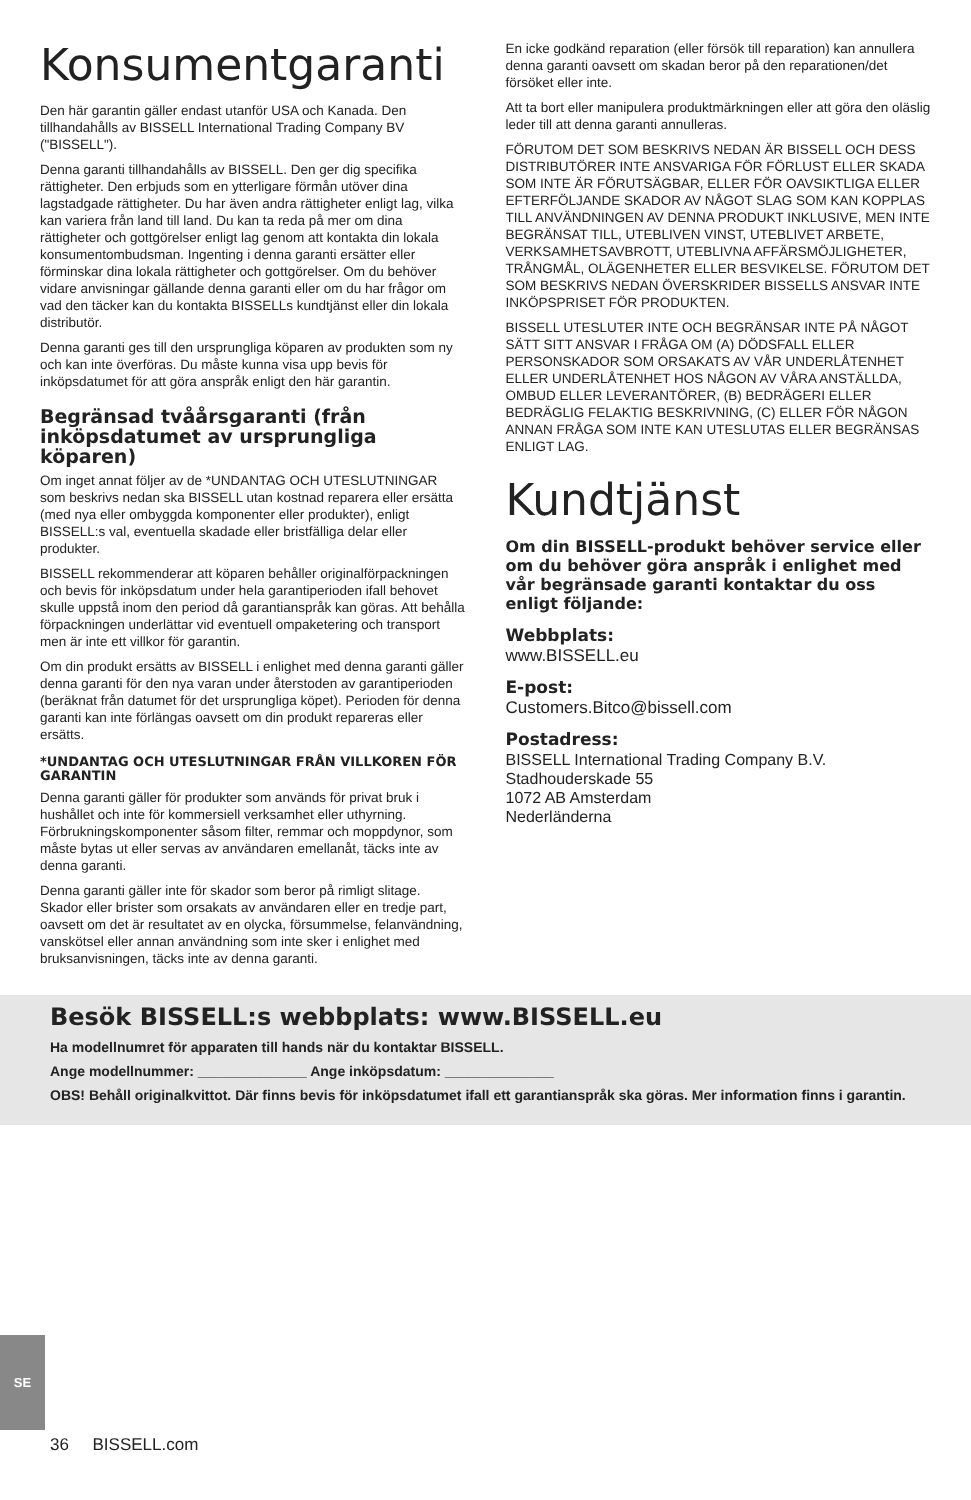Konsumentgaranti
Den här garantin gäller endast utanför USA och Kanada. Den tillhandahålls av BISSELL International Trading Company BV ("BISSELL").
Denna garanti tillhandahålls av BISSELL. Den ger dig specifika rättigheter. Den erbjuds som en ytterligare förmån utöver dina lagstadgade rättigheter. Du har även andra rättigheter enligt lag, vilka kan variera från land till land. Du kan ta reda på mer om dina rättigheter och gottgörelser enligt lag genom att kontakta din lokala konsumentombudsman. Ingenting i denna garanti ersätter eller förminskar dina lokala rättigheter och gottgörelser. Om du behöver vidare anvisningar gällande denna garanti eller om du har frågor om vad den täcker kan du kontakta BISSELLs kundtjänst eller din lokala distributör.
Denna garanti ges till den ursprungliga köparen av produkten som ny och kan inte överföras. Du måste kunna visa upp bevis för inköpsdatumet för att göra anspråk enligt den här garantin.
Begränsad tvåårsgaranti (från inköpsdatumet av ursprungliga köparen)
Om inget annat följer av de *UNDANTAG OCH UTESLUTNINGAR som beskrivs nedan ska BISSELL utan kostnad reparera eller ersätta (med nya eller ombyggda komponenter eller produkter), enligt BISSELL:s val, eventuella skadade eller bristfälliga delar eller produkter.
BISSELL rekommenderar att köparen behåller originalförpackningen och bevis för inköpsdatum under hela garantiperioden ifall behovet skulle uppstå inom den period då garantianspråk kan göras. Att behålla förpackningen underlättar vid eventuell ompaketering och transport men är inte ett villkor för garantin.
Om din produkt ersätts av BISSELL i enlighet med denna garanti gäller denna garanti för den nya varan under återstoden av garantiperioden (beräknat från datumet för det ursprungliga köpet). Perioden för denna garanti kan inte förlängas oavsett om din produkt repareras eller ersätts.
*UNDANTAG OCH UTESLUTNINGAR FRÅN VILLKOREN FÖR GARANTIN
Denna garanti gäller för produkter som används för privat bruk i hushållet och inte för kommersiell verksamhet eller uthyrning. Förbrukningskomponenter såsom filter, remmar och moppdynor, som måste bytas ut eller servas av användaren emellanåt, täcks inte av denna garanti.
Denna garanti gäller inte för skador som beror på rimligt slitage. Skador eller brister som orsakats av användaren eller en tredje part, oavsett om det är resultatet av en olycka, försummelse, felanvändning, vanskötsel eller annan användning som inte sker i enlighet med bruksanvisningen, täcks inte av denna garanti.
En icke godkänd reparation (eller försök till reparation) kan annullera denna garanti oavsett om skadan beror på den reparationen/det försöket eller inte.
Att ta bort eller manipulera produktmärkningen eller att göra den oläslig leder till att denna garanti annulleras.
FÖRUTOM DET SOM BESKRIVS NEDAN ÄR BISSELL OCH DESS DISTRIBUTÖRER INTE ANSVARIGA FÖR FÖRLUST ELLER SKADA SOM INTE ÄR FÖRUTSÄGBAR, ELLER FÖR OAVSIKTLIGA ELLER EFTERFÖLJANDE SKADOR AV NÅGOT SLAG SOM KAN KOPPLAS TILL ANVÄNDNINGEN AV DENNA PRODUKT INKLUSIVE, MEN INTE BEGRÄNSAT TILL, UTEBLIVEN VINST, UTEBLIVET ARBETE, VERKSAMHETSAVBROTT, UTEBLIVNA AFFÄRSMÖJLIGHETER, TRÅNGMÅL, OLÄGENHETER ELLER BESVIKELSE. FÖRUTOM DET SOM BESKRIVS NEDAN ÖVERSKRIDER BISSELLS ANSVAR INTE INKÖPSPRISET FÖR PRODUKTEN.
BISSELL UTESLUTER INTE OCH BEGRÄNSAR INTE PÅ NÅGOT SÄTT SITT ANSVAR I FRÅGA OM (A) DÖDSFALL ELLER PERSONSKADOR SOM ORSAKATS AV VÅR UNDERLÅTENHET ELLER UNDERLÅTENHET HOS NÅGON AV VÅRA ANSTÄLLDA, OMBUD ELLER LEVERANTÖRER, (B) BEDRÄGERI ELLER BEDRÄGLIG FELAKTIG BESKRIVNING, (C) ELLER FÖR NÅGON ANNAN FRÅGA SOM INTE KAN UTESLUTAS ELLER BEGRÄNSAS ENLIGT LAG.
Kundtjänst
Om din BISSELL-produkt behöver service eller om du behöver göra anspråk i enlighet med vår begränsade garanti kontaktar du oss enligt följande:
Webbplats:
www.BISSELL.eu
E-post:
Customers.Bitco@bissell.com
Postadress:
BISSELL International Trading Company B.V.
Stadhouderskade 55
1072 AB Amsterdam
Nederländerna
Besök BISSELL:s webbplats: www.BISSELL.eu
Ha modellnumret för apparaten till hands när du kontaktar BISSELL.
Ange modellnummer: ______________ Ange inköpsdatum: ______________
OBS! Behåll originalkvittot. Där finns bevis för inköpsdatumet ifall ett garantianspråk ska göras. Mer information finns i garantin.
SE
36 BISSELL.com